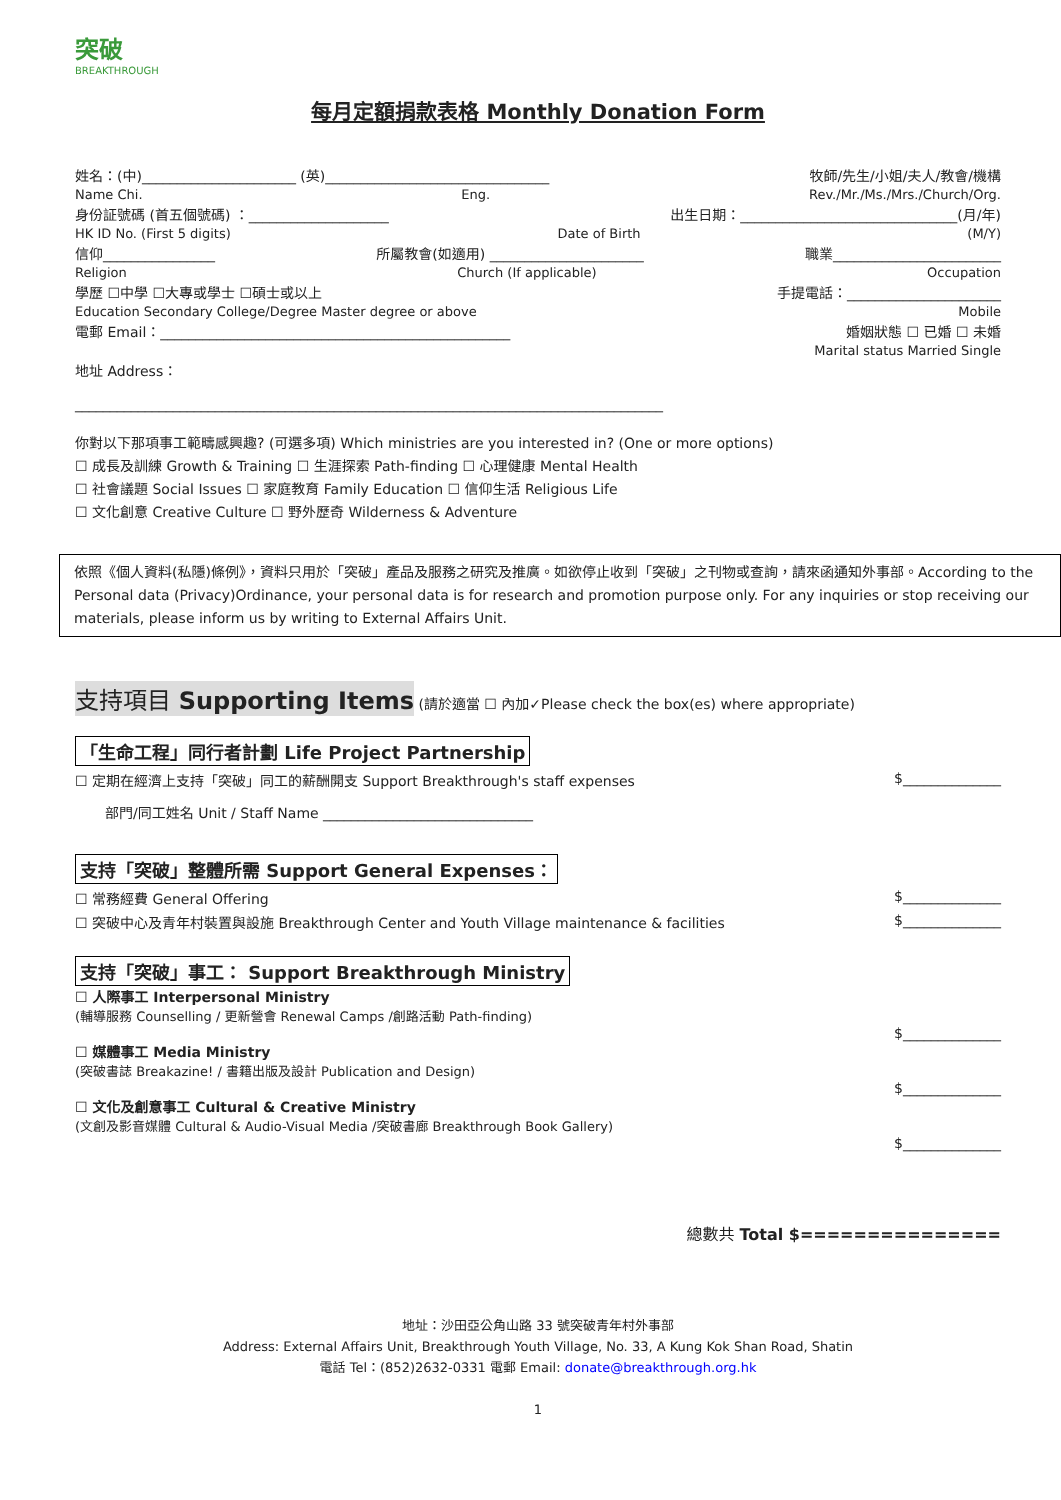突破
BREAKTHROUGH
每月定額捐款表格 Monthly Donation Form
姓名：(中)______________________ (英)________________________________ 牧師/先生/小姐/夫人/教會/機構
Name Chi. Eng. Rev./Mr./Ms./Mrs./Church/Org.
身份証號碼 (首五個號碼) ：____________________ 出生日期：_______________________________(月/年)
HK ID No. (First 5 digits) Date of Birth (M/Y)
信仰________________ 所屬教會(如適用) ______________________ 職業________________________
Religion Church (If applicable) Occupation
學歷 ☐中學 ☐大專或學士 ☐碩士或以上 手提電話：______________________
Education Secondary College/Degree Master degree or above Mobile
電郵 Email：__________________________________________________ 婚姻狀態 ☐ 已婚 ☐ 未婚
Marital status Married Single
地址 Address：
____________________________________________________________________________________
你對以下那項事工範疇感興趣? (可選多項) Which ministries are you interested in? (One or more options)
☐ 成長及訓練 Growth & Training ☐ 生涯探索 Path-finding ☐ 心理健康 Mental Health
☐ 社會議題 Social Issues ☐ 家庭教育 Family Education ☐ 信仰生活 Religious Life
☐ 文化創意 Creative Culture ☐ 野外歷奇 Wilderness & Adventure
依照《個人資料(私隱)條例》，資料只用於「突破」產品及服務之研究及推廣。如欲停止收到「突破」之刊物或查詢，請來函通知外事部。According to the Personal data (Privacy)Ordinance, your personal data is for research and promotion purpose only. For any inquiries or stop receiving our materials, please inform us by writing to External Affairs Unit.
支持項目 Supporting Items (請於適當 ☐ 內加✓Please check the box(es) where appropriate)
「生命工程」同行者計劃 Life Project Partnership
☐ 定期在經濟上支持「突破」同工的薪酬開支 Support Breakthrough's staff expenses $______________
部門/同工姓名 Unit / Staff Name ______________________________
支持「突破」整體所需 Support General Expenses：
☐ 常務經費 General Offering $______________
☐ 突破中心及青年村裝置與設施 Breakthrough Center and Youth Village maintenance & facilities $______________
支持「突破」事工： Support Breakthrough Ministry
☐ 人際事工 Interpersonal Ministry
(輔導服務 Counselling / 更新營會 Renewal Camps /創路活動 Path-finding)
$______________
☐ 媒體事工 Media Ministry
(突破書誌 Breakazine! / 書籍出版及設計 Publication and Design)
$______________
☐ 文化及創意事工 Cultural & Creative Ministry
(文創及影音媒體 Cultural & Audio-Visual Media /突破書廊 Breakthrough Book Gallery)
$______________
總數共 Total $===============
地址：沙田亞公角山路 33 號突破青年村外事部
Address: External Affairs Unit, Breakthrough Youth Village, No. 33, A Kung Kok Shan Road, Shatin
電話 Tel：(852)2632-0331 電郵 Email: donate@breakthrough.org.hk
1